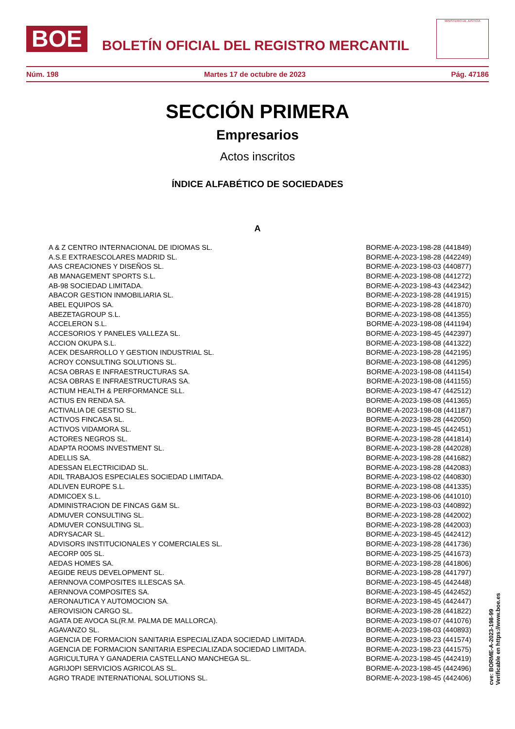BOE
BOLETÍN OFICIAL DEL REGISTRO MERCANTIL
MINISTERIO DE JUSTICIA
Núm. 198 Martes 17 de octubre de 2023 Pág. 47186
SECCIÓN PRIMERA
Empresarios
Actos inscritos
ÍNDICE ALFABÉTICO DE SOCIEDADES
A
| A & Z CENTRO INTERNACIONAL DE IDIOMAS SL. | BORME-A-2023-198-28 (441849) |
| A.S.E EXTRAESCOLARES MADRID SL. | BORME-A-2023-198-28 (442249) |
| AAS CREACIONES Y DISEÑOS SL. | BORME-A-2023-198-03 (440877) |
| AB MANAGEMENT SPORTS S.L. | BORME-A-2023-198-08 (441272) |
| AB-98 SOCIEDAD LIMITADA. | BORME-A-2023-198-43 (442342) |
| ABACOR GESTION INMOBILIARIA SL. | BORME-A-2023-198-28 (441915) |
| ABEL EQUIPOS SA. | BORME-A-2023-198-28 (441870) |
| ABEZETAGROUP S.L. | BORME-A-2023-198-08 (441355) |
| ACCELERON S.L. | BORME-A-2023-198-08 (441194) |
| ACCESORIOS Y PANELES VALLEZA SL. | BORME-A-2023-198-45 (442397) |
| ACCION OKUPA S.L. | BORME-A-2023-198-08 (441322) |
| ACEK DESARROLLO Y GESTION INDUSTRIAL SL. | BORME-A-2023-198-28 (442195) |
| ACROY CONSULTING SOLUTIONS SL. | BORME-A-2023-198-08 (441295) |
| ACSA OBRAS E INFRAESTRUCTURAS SA. | BORME-A-2023-198-08 (441154) |
| ACSA OBRAS E INFRAESTRUCTURAS SA. | BORME-A-2023-198-08 (441155) |
| ACTIUM HEALTH & PERFORMANCE SLL. | BORME-A-2023-198-47 (442512) |
| ACTIUS EN RENDA SA. | BORME-A-2023-198-08 (441365) |
| ACTIVALIA DE GESTIO SL. | BORME-A-2023-198-08 (441187) |
| ACTIVOS FINCASA SL. | BORME-A-2023-198-28 (442050) |
| ACTIVOS VIDAMORA SL. | BORME-A-2023-198-45 (442451) |
| ACTORES NEGROS SL. | BORME-A-2023-198-28 (441814) |
| ADAPTA ROOMS INVESTMENT SL. | BORME-A-2023-198-28 (442028) |
| ADELLIS SA. | BORME-A-2023-198-28 (441682) |
| ADESSAN ELECTRICIDAD SL. | BORME-A-2023-198-28 (442083) |
| ADIL TRABAJOS ESPECIALES SOCIEDAD LIMITADA. | BORME-A-2023-198-02 (440830) |
| ADLIVEN EUROPE S.L. | BORME-A-2023-198-08 (441335) |
| ADMICOEX S.L. | BORME-A-2023-198-06 (441010) |
| ADMINISTRACION DE FINCAS G&M SL. | BORME-A-2023-198-03 (440892) |
| ADMUVER CONSULTING SL. | BORME-A-2023-198-28 (442002) |
| ADMUVER CONSULTING SL. | BORME-A-2023-198-28 (442003) |
| ADRYSACAR SL. | BORME-A-2023-198-45 (442412) |
| ADVISORS INSTITUCIONALES Y COMERCIALES SL. | BORME-A-2023-198-28 (441736) |
| AECORP 005 SL. | BORME-A-2023-198-25 (441673) |
| AEDAS HOMES SA. | BORME-A-2023-198-28 (441806) |
| AEGIDE REUS DEVELOPMENT SL. | BORME-A-2023-198-28 (441797) |
| AERNNOVA COMPOSITES ILLESCAS SA. | BORME-A-2023-198-45 (442448) |
| AERNNOVA COMPOSITES SA. | BORME-A-2023-198-45 (442452) |
| AERONAUTICA Y AUTOMOCION SA. | BORME-A-2023-198-45 (442447) |
| AEROVISION CARGO SL. | BORME-A-2023-198-28 (441822) |
| AGATA DE AVOCA SL(R.M. PALMA DE MALLORCA). | BORME-A-2023-198-07 (441076) |
| AGAVANZO SL. | BORME-A-2023-198-03 (440893) |
| AGENCIA DE FORMACION SANITARIA ESPECIALIZADA SOCIEDAD LIMITADA. | BORME-A-2023-198-23 (441574) |
| AGENCIA DE FORMACION SANITARIA ESPECIALIZADA SOCIEDAD LIMITADA. | BORME-A-2023-198-23 (441575) |
| AGRICULTURA Y GANADERIA CASTELLANO MANCHEGA SL. | BORME-A-2023-198-45 (442419) |
| AGRIJOPI SERVICIOS AGRICOLAS SL. | BORME-A-2023-198-45 (442496) |
| AGRO TRADE INTERNATIONAL SOLUTIONS SL. | BORME-A-2023-198-45 (442406) |
cve: BORME-A-2023-198-99
Verificable en https://www.boe.es